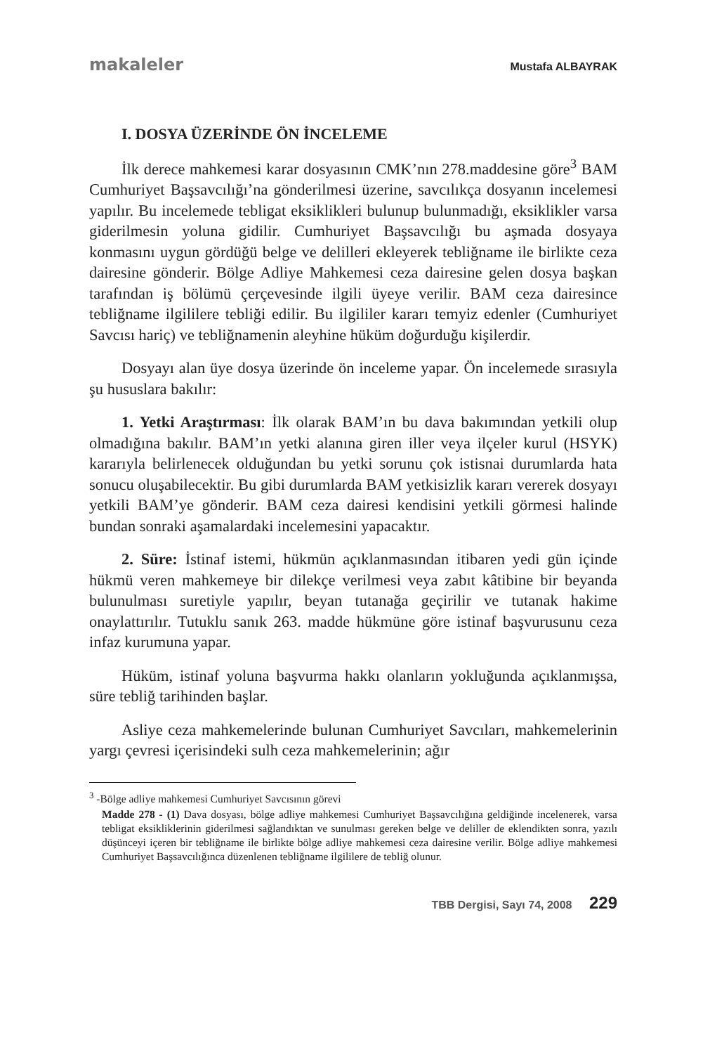makaleler Mustafa ALBAYRAK
I. DOSYA ÜZERİNDE ÖN İNCELEME
İlk derece mahkemesi karar dosyasının CMK’nın 278.maddesine göre<sup>3</sup> BAM Cumhuriyet Başsavcılığı’na gönderilmesi üzerine, savcılıkça dosyanın incelemesi yapılır. Bu incelemede tebligat eksiklikleri bulunup bulunmadığı, eksiklikler varsa giderilmesin yoluna gidilir. Cumhuriyet Başsavcılığı bu aşmada dosyaya konmasını uygun gördüğü belge ve delilleri ekleyerek tebliğname ile birlikte ceza dairesine gönderir. Bölge Adliye Mahkemesi ceza dairesine gelen dosya başkan tarafından iş bölümü çerçevesinde ilgili üyeye verilir. BAM ceza dairesince tebliğname ilgililere tebliği edilir. Bu ilgililer kararı temyiz edenler (Cumhuriyet Savcısı hariç) ve tebliğnamenin aleyhine hüküm doğurduğu kişilerdir.
Dosyayı alan üye dosya üzerinde ön inceleme yapar. Ön incelemede sırasıyla şu hususlara bakılır:
1. Yetki Araştırması: İlk olarak BAM’ın bu dava bakımından yetkili olup olmadığına bakılır. BAM’ın yetki alanına giren iller veya ilçeler kurul (HSYK) kararıyla belirlenecek olduğundan bu yetki sorunu çok istisnai durumlarda hata sonucu oluşabilecektir. Bu gibi durumlarda BAM yetkisizlik kararı vererek dosyayı yetkili BAM’ye gönderir. BAM ceza dairesi kendisini yetkili görmesi halinde bundan sonraki aşamalardaki incelemesini yapacaktır.
2. Süre: İstinaf istemi, hükmün açıklanmasından itibaren yedi gün içinde hükmü veren mahkemeye bir dilekçe verilmesi veya zabıt kâtibine bir beyanda bulunulması suretiyle yapılır, beyan tutanağa geçirilir ve tutanak hakime onaylattırılır. Tutuklu sanık 263. madde hükmüne göre istinaf başvurusunu ceza infaz kurumuna yapar.
Hüküm, istinaf yoluna başvurma hakkı olanların yokluğunda açıklanmışsa, süre tebliğ tarihinden başlar.
Asliye ceza mahkemelerinde bulunan Cumhuriyet Savcıları, mahkemelerinin yargı çevresi içerisindeki sulh ceza mahkemelerinin; ağır
<sup>3</sup> -Bölge adliye mahkemesi Cumhuriyet Savcısının görevi
Madde 278 - (1) Dava dosyası, bölge adliye mahkemesi Cumhuriyet Başsavcılığına geldiğinde incelenerek, varsa tebligat eksikliklerinin giderilmesi sağlandıktan ve sunulması gereken belge ve deliller de eklendikten sonra, yazılı düşünceyi içeren bir tebliğname ile birlikte bölge adliye mahkemesi ceza dairesine verilir. Bölge adliye mahkemesi Cumhuriyet Başsavcılığınca düzenlenen tebliğname ilgililere de tebliğ olunur.
TBB Dergisi, Sayı 74, 2008 229